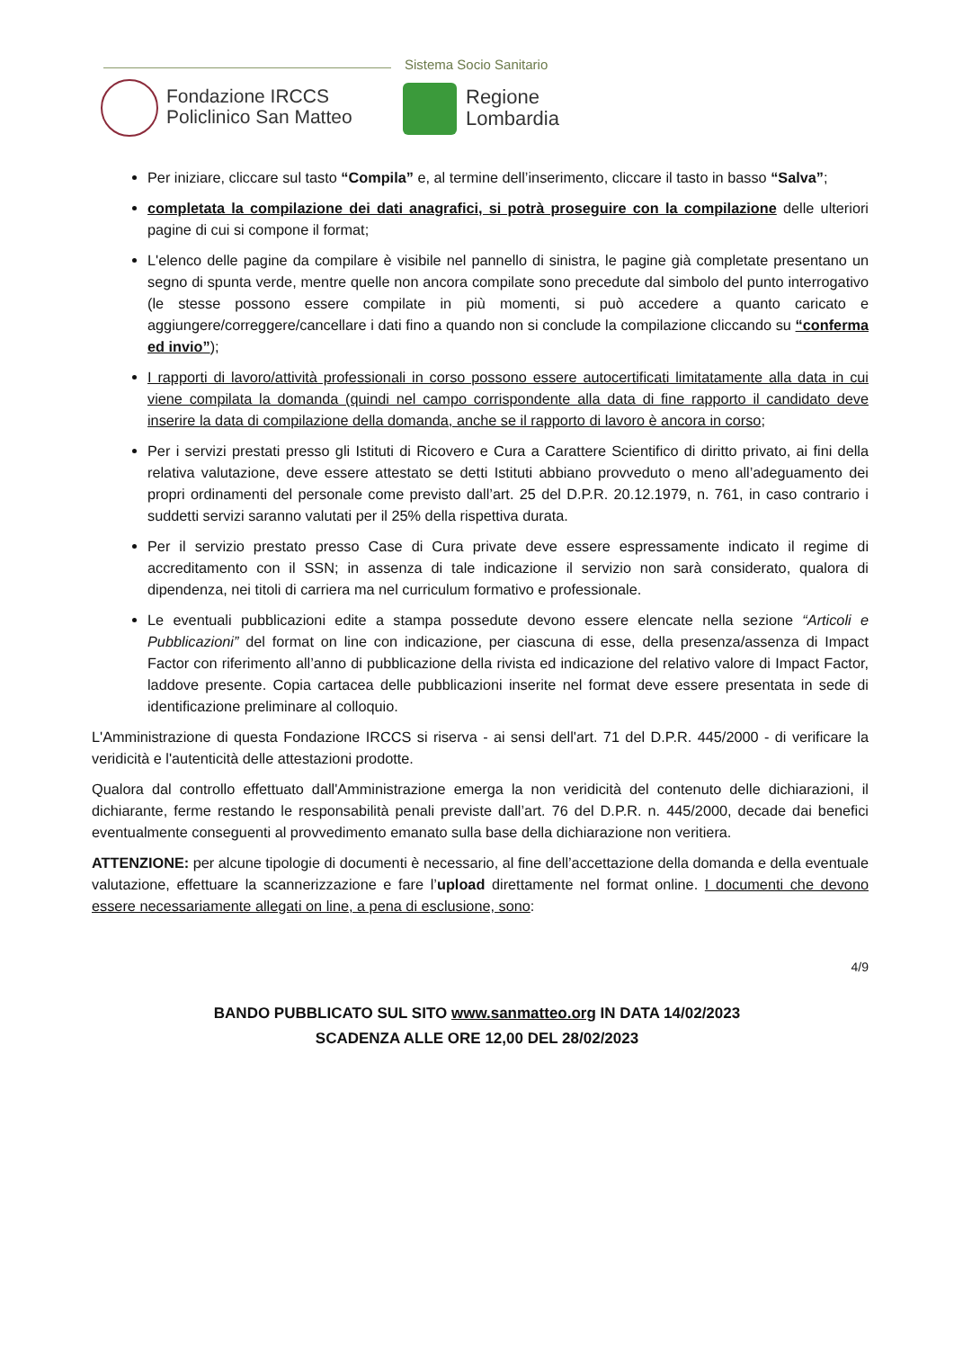Sistema Socio Sanitario
Fondazione IRCCS
Policlinico San Matteo
Regione
Lombardia
Per iniziare, cliccare sul tasto “Compila” e, al termine dell’inserimento, cliccare il tasto in basso “Salva”;
completata la compilazione dei dati anagrafici, si potrà proseguire con la compilazione delle ulteriori pagine di cui si compone il format;
L'elenco delle pagine da compilare è visibile nel pannello di sinistra, le pagine già completate presentano un segno di spunta verde, mentre quelle non ancora compilate sono precedute dal simbolo del punto interrogativo (le stesse possono essere compilate in più momenti, si può accedere a quanto caricato e aggiungere/correggere/cancellare i dati fino a quando non si conclude la compilazione cliccando su “conferma ed invio”);
I rapporti di lavoro/attività professionali in corso possono essere autocertificati limitatamente alla data in cui viene compilata la domanda (quindi nel campo corrispondente alla data di fine rapporto il candidato deve inserire la data di compilazione della domanda, anche se il rapporto di lavoro è ancora in corso;
Per i servizi prestati presso gli Istituti di Ricovero e Cura a Carattere Scientifico di diritto privato, ai fini della relativa valutazione, deve essere attestato se detti Istituti abbiano provveduto o meno all’adeguamento dei propri ordinamenti del personale come previsto dall’art. 25 del D.P.R. 20.12.1979, n. 761, in caso contrario i suddetti servizi saranno valutati per il 25% della rispettiva durata.
Per il servizio prestato presso Case di Cura private deve essere espressamente indicato il regime di accreditamento con il SSN; in assenza di tale indicazione il servizio non sarà considerato, qualora di dipendenza, nei titoli di carriera ma nel curriculum formativo e professionale.
Le eventuali pubblicazioni edite a stampa possedute devono essere elencate nella sezione “Articoli e Pubblicazioni” del format on line con indicazione, per ciascuna di esse, della presenza/assenza di Impact Factor con riferimento all’anno di pubblicazione della rivista ed indicazione del relativo valore di Impact Factor, laddove presente. Copia cartacea delle pubblicazioni inserite nel format deve essere presentata in sede di identificazione preliminare al colloquio.
L'Amministrazione di questa Fondazione IRCCS si riserva - ai sensi dell'art. 71 del D.P.R. 445/2000 - di verificare la veridicità e l'autenticità delle attestazioni prodotte.
Qualora dal controllo effettuato dall'Amministrazione emerga la non veridicità del contenuto delle dichiarazioni, il dichiarante, ferme restando le responsabilità penali previste dall’art. 76 del D.P.R. n. 445/2000, decade dai benefici eventualmente conseguenti al provvedimento emanato sulla base della dichiarazione non veritiera.
ATTENZIONE: per alcune tipologie di documenti è necessario, al fine dell’accettazione della domanda e della eventuale valutazione, effettuare la scannerizzazione e fare l’upload direttamente nel format online. I documenti che devono essere necessariamente allegati on line, a pena di esclusione, sono:
4/9
BANDO PUBBLICATO SUL SITO www.sanmatteo.org IN DATA 14/02/2023
SCADENZA ALLE ORE 12,00 DEL 28/02/2023